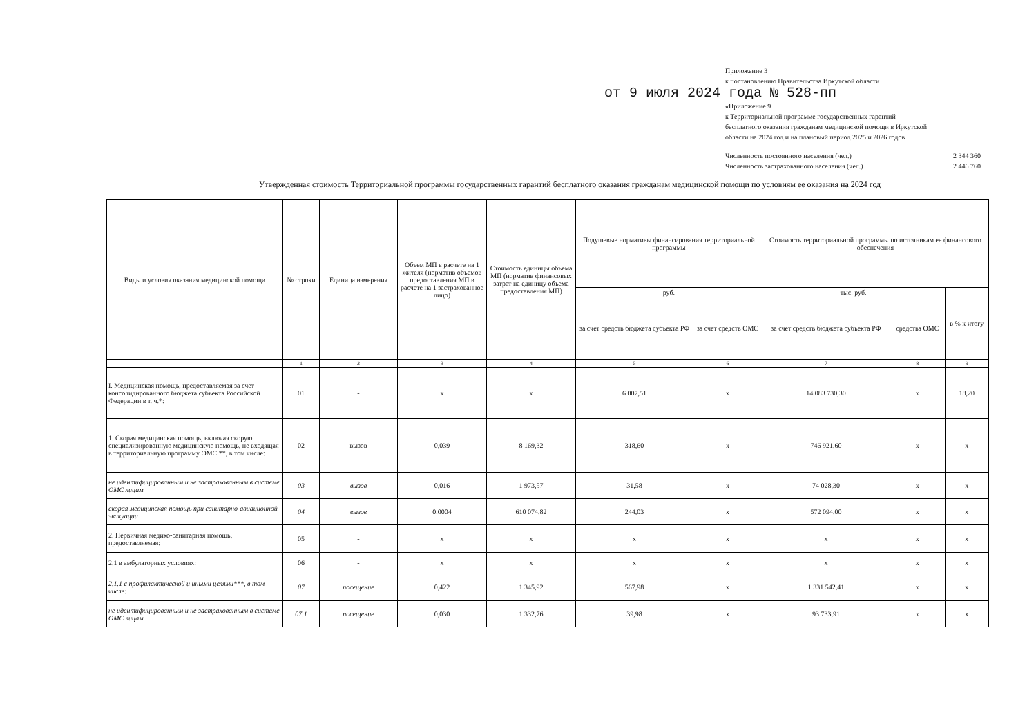Приложение 3
к постановлению Правительства Иркутской области
от 9 июля 2024 года № 528-пп
«Приложение 9
к Территориальной программе государственных гарантий бесплатного оказания гражданам медицинской помощи в Иркутской области на 2024 год и на плановый период 2025 и 2026 годов
Численность постоянного населения (чел.) 2 344 360
Численность застрахованного населения (чел.) 2 446 760
Утвержденная стоимость Территориальной программы государственных гарантий бесплатного оказания гражданам медицинской помощи по условиям ее оказания на 2024 год
| Виды и условия оказания медицинской помощи | № строки | Единица измерения | Объем МП в расчете на 1 жителя (норматив объемов предоставления МП в расчете на 1 застрахованное лицо) | Стоимость единицы объема МП (норматив финансовых затрат на единицу объема предоставления МП) | Подушевые нормативы финансирования территориальной программы | | Стоимость территориальной программы по источникам ее финансового обеспечения | | |
| --- | --- | --- | --- | --- | --- | --- | --- | --- | --- |
| | | | | | руб. | | тыс. руб. | | в % к итогу |
| | | | | | за счет средств бюджета субъекта РФ | за счет средств ОМС | за счет средств бюджета субъекта РФ | средства ОМС | |
| | 1 | 2 | 3 | 4 | 5 | 6 | 7 | 8 | 9 |
| I. Медицинская помощь, предоставляемая за счет консолидированного бюджета субъекта Российской Федерации в т. ч.*: | 01 | - | х | х | 6 007,51 | х | 14 083 730,30 | х | 18,20 |
| 1. Скорая медицинская помощь, включая скорую специализированную медицинскую помощь, не входящая в территориальную программу ОМС **, в том числе: | 02 | вызов | 0,039 | 8 169,32 | 318,60 | х | 746 921,60 | х | х |
| не идентифицированным и не застрахованным в системе ОМС лицам | 03 | вызов | 0,016 | 1 973,57 | 31,58 | х | 74 028,30 | х | х |
| скорая медицинская помощь при санитарно-авиационной эвакуации | 04 | вызов | 0,0004 | 610 074,82 | 244,03 | х | 572 094,00 | х | х |
| 2. Первичная медико-санитарная помощь, предоставляемая: | 05 | - | х | х | х | х | х | х | х |
| 2.1 в амбулаторных условиях: | 06 | - | х | х | х | х | х | х | х |
| 2.1.1 с профилактической и иными целями***, в том числе: | 07 | посещение | 0,422 | 1 345,92 | 567,98 | х | 1 331 542,41 | х | х |
| не идентифицированным и не застрахованным в системе ОМС лицам | 07.1 | посещение | 0,030 | 1 332,76 | 39,98 | х | 93 733,91 | х | х |